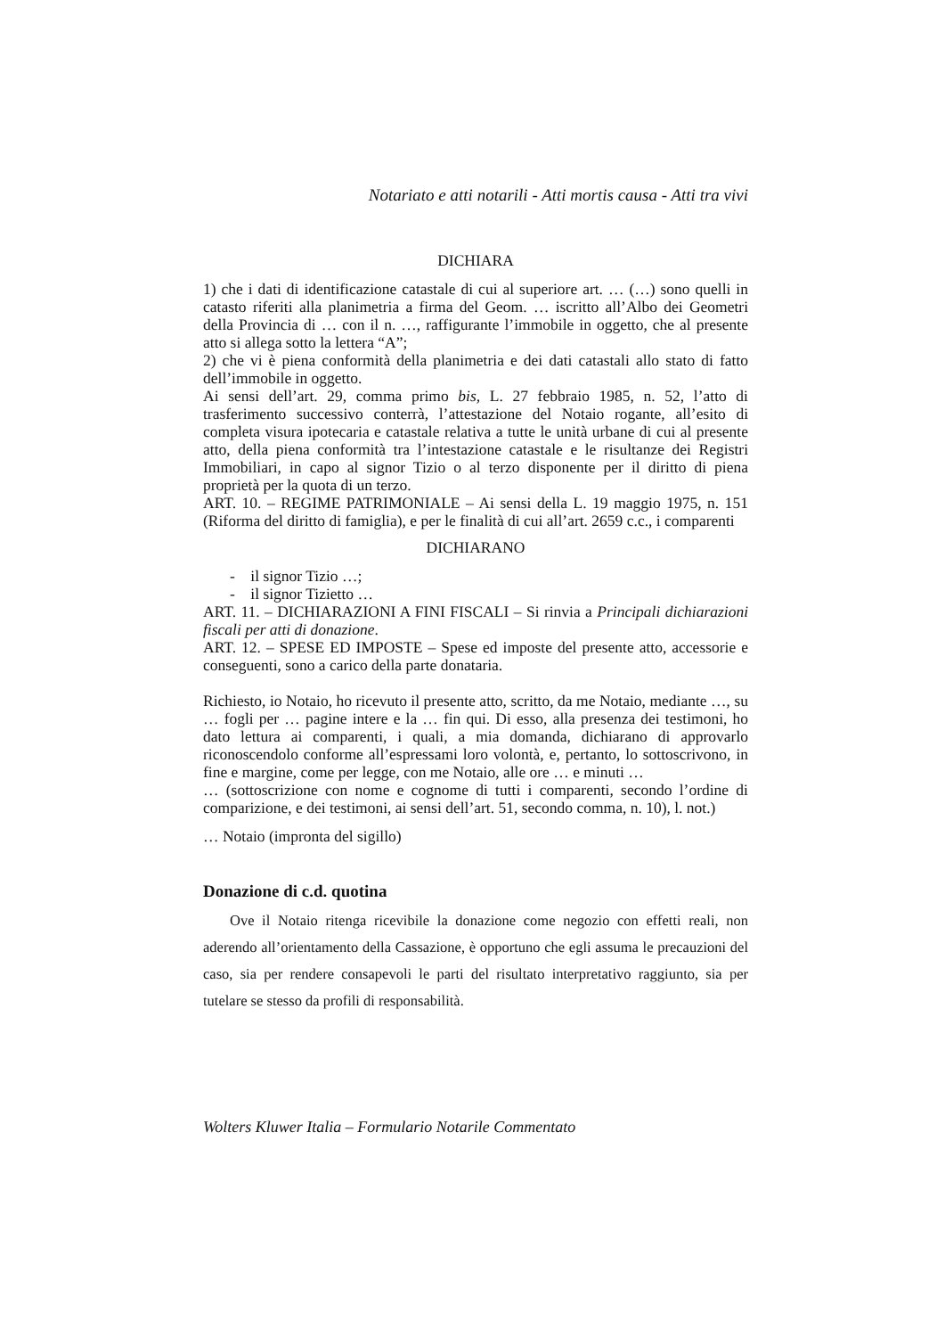Notariato e atti notarili - Atti mortis causa - Atti tra vivi
DICHIARA
1) che i dati di identificazione catastale di cui al superiore art. … (…) sono quelli in catasto riferiti alla planimetria a firma del Geom. … iscritto all’Albo dei Geometri della Provincia di … con il n. …, raffigurante l’immobile in oggetto, che al presente atto si allega sotto la lettera “A”;
2) che vi è piena conformità della planimetria e dei dati catastali allo stato di fatto dell’immobile in oggetto.
Ai sensi dell’art. 29, comma primo bis, L. 27 febbraio 1985, n. 52, l’atto di trasferimento successivo conterrà, l’attestazione del Notaio rogante, all’esito di completa visura ipotecaria e catastale relativa a tutte le unità urbane di cui al presente atto, della piena conformità tra l’intestazione catastale e le risultanze dei Registri Immobiliari, in capo al signor Tizio o al terzo disponente per il diritto di piena proprietà per la quota di un terzo.
ART. 10. – REGIME PATRIMONIALE – Ai sensi della L. 19 maggio 1975, n. 151 (Riforma del diritto di famiglia), e per le finalità di cui all’art. 2659 c.c., i comparenti
DICHIARANO
- il signor Tizio …;
- il signor Tizietto …
ART. 11. – DICHIARAZIONI A FINI FISCALI – Si rinvia a Principali dichiarazioni fiscali per atti di donazione.
ART. 12. – SPESE ED IMPOSTE – Spese ed imposte del presente atto, accessorie e conseguenti, sono a carico della parte donataria.
Richiesto, io Notaio, ho ricevuto il presente atto, scritto, da me Notaio, mediante …, su … fogli per … pagine intere e la … fin qui. Di esso, alla presenza dei testimoni, ho dato lettura ai comparenti, i quali, a mia domanda, dichiarano di approvarlo riconoscendolo conforme all’espressami loro volontà, e, pertanto, lo sottoscrivono, in fine e margine, come per legge, con me Notaio, alle ore … e minuti …
… (sottoscrizione con nome e cognome di tutti i comparenti, secondo l’ordine di comparizione, e dei testimoni, ai sensi dell’art. 51, secondo comma, n. 10), l. not.)
… Notaio (impronta del sigillo)
Donazione di c.d. quotina
Ove il Notaio ritenga ricevibile la donazione come negozio con effetti reali, non aderendo all’orientamento della Cassazione, è opportuno che egli assuma le precauzioni del caso, sia per rendere consapevoli le parti del risultato interpretativo raggiunto, sia per tutelare se stesso da profili di responsabilità.
Wolters Kluwer Italia – Formulario Notarile Commentato